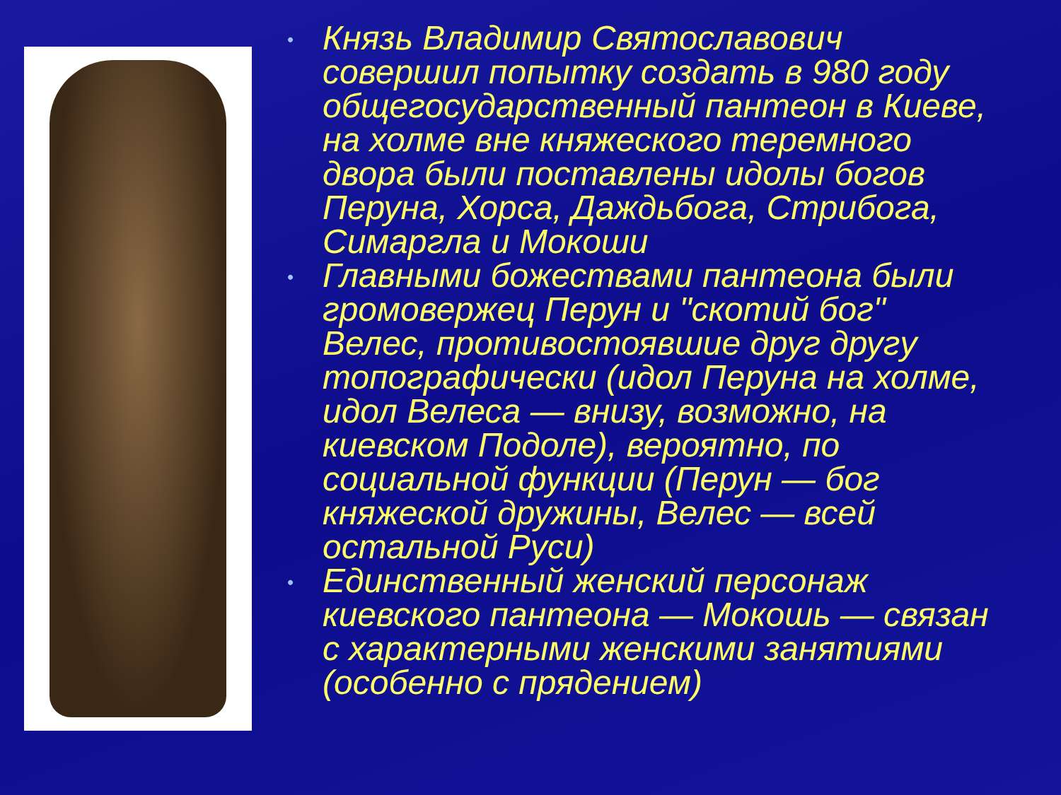• Князь Владимир Святославович совершил попытку создать в 980 году общегосударственный пантеон в Киеве, на холме вне княжеского теремного двора были поставлены идолы богов Перуна, Хорса, Даждьбога, Стрибога, Симаргла и Мокоши
• Главными божествами пантеона были громовержец Перун и "скотий бог" Велес, противостоявшие друг другу топографически (идол Перуна на холме, идол Велеса — внизу, возможно, на киевском Подоле), вероятно, по социальной функции (Перун — бог княжеской дружины, Велес — всей остальной Руси)
• Единственный женский персонаж киевского пантеона — Мокошь — связан с характерными женскими занятиями (особенно с прядением)